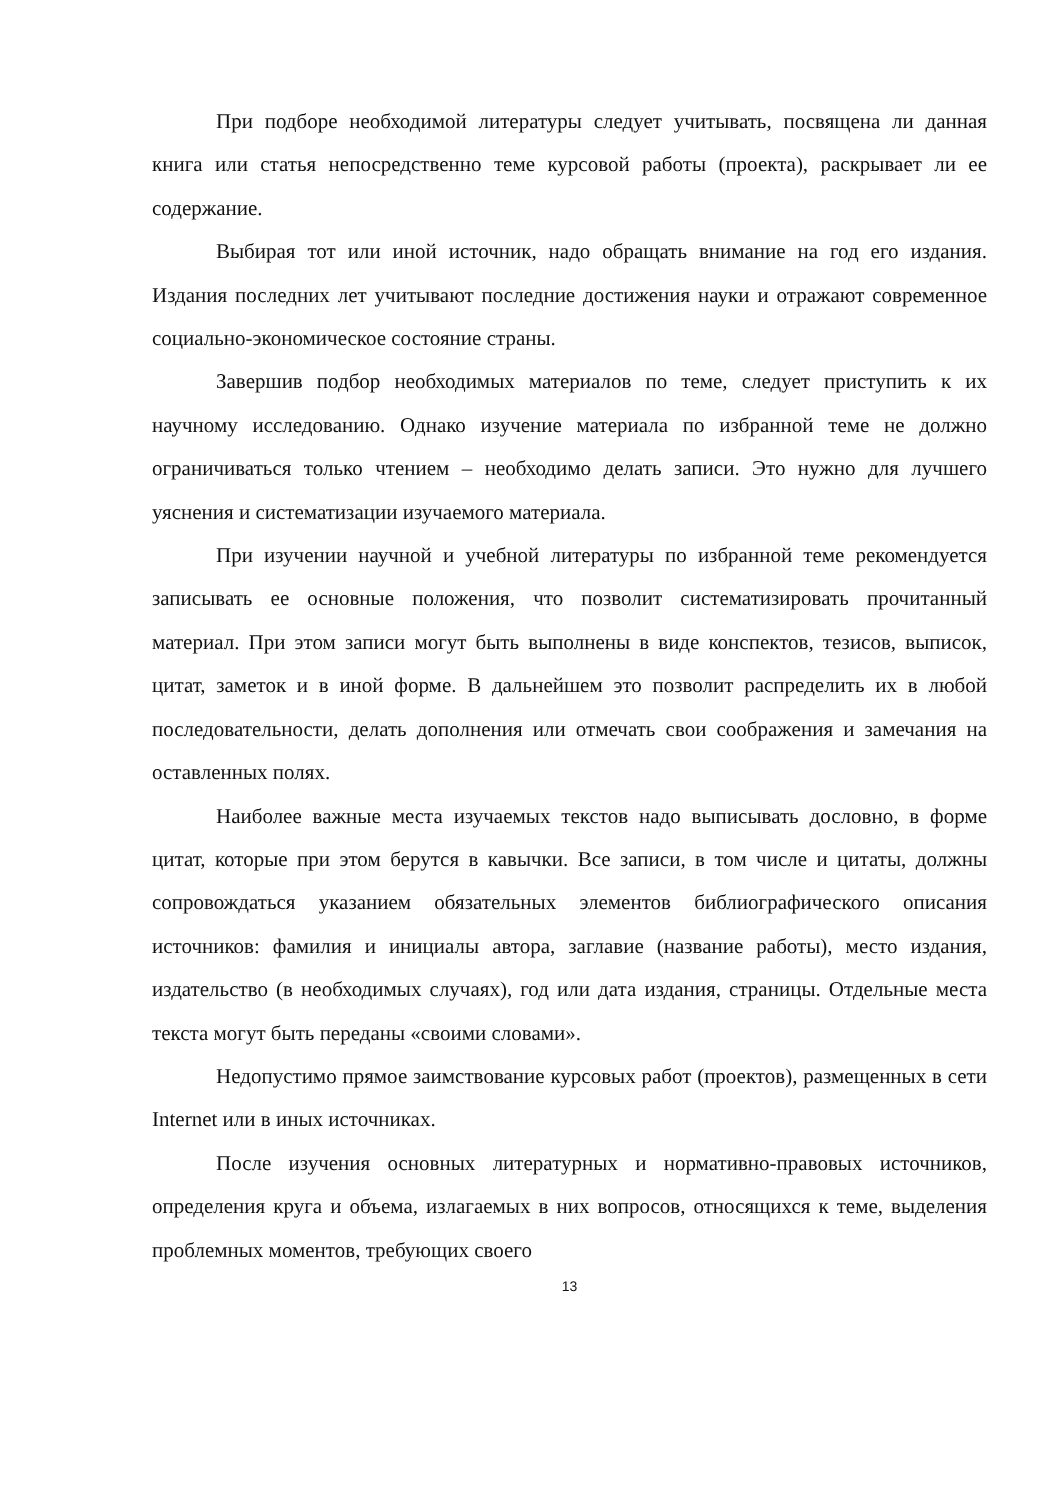При подборе необходимой литературы следует учитывать, посвящена ли данная книга или статья непосредственно теме курсовой работы (проекта), раскрывает ли ее содержание.
Выбирая тот или иной источник, надо обращать внимание на год его издания. Издания последних лет учитывают последние достижения науки и отражают современное социально-экономическое состояние страны.
Завершив подбор необходимых материалов по теме, следует приступить к их научному исследованию. Однако изучение материала по избранной теме не должно ограничиваться только чтением – необходимо делать записи. Это нужно для лучшего уяснения и систематизации изучаемого материала.
При изучении научной и учебной литературы по избранной теме рекомендуется записывать ее основные положения, что позволит систематизировать прочитанный материал. При этом записи могут быть выполнены в виде конспектов, тезисов, выписок, цитат, заметок и в иной форме. В дальнейшем это позволит распределить их в любой последовательности, делать дополнения или отмечать свои соображения и замечания на оставленных полях.
Наиболее важные места изучаемых текстов надо выписывать дословно, в форме цитат, которые при этом берутся в кавычки. Все записи, в том числе и цитаты, должны сопровождаться указанием обязательных элементов библиографического описания источников: фамилия и инициалы автора, заглавие (название работы), место издания, издательство (в необходимых случаях), год или дата издания, страницы. Отдельные места текста могут быть переданы «своими словами».
Недопустимо прямое заимствование курсовых работ (проектов), размещенных в сети Internet или в иных источниках.
После изучения основных литературных и нормативно-правовых источников, определения круга и объема, излагаемых в них вопросов, относящихся к теме, выделения проблемных моментов, требующих своего
13